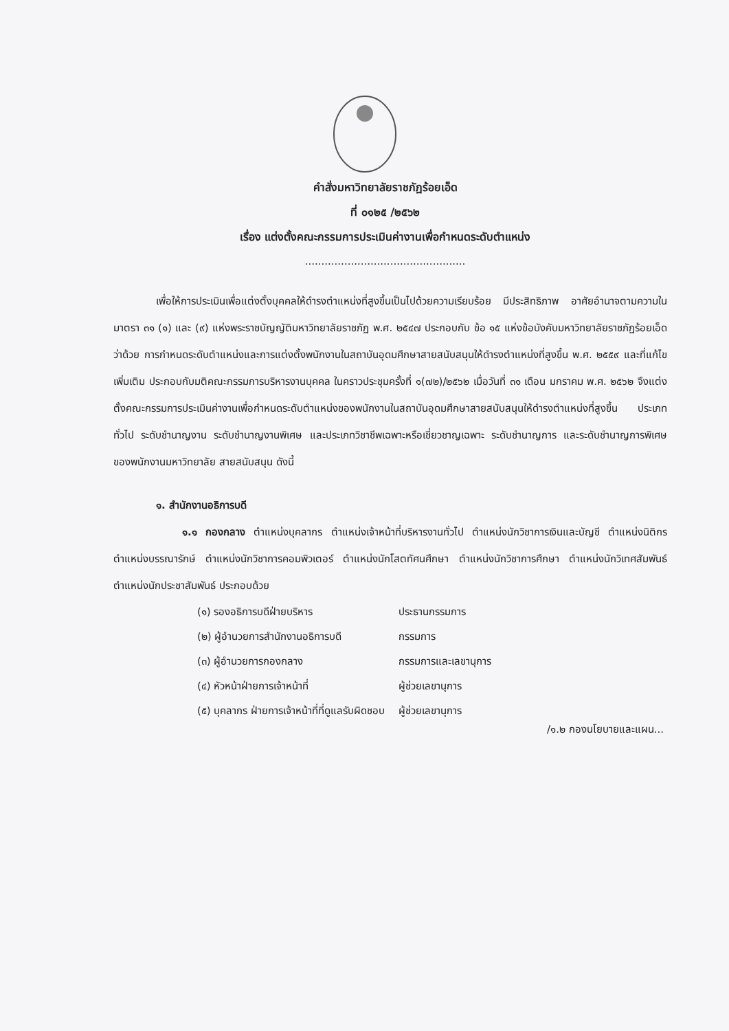คำสั่งมหาวิทยาลัยราชภัฏร้อยเอ็ด
ที่ ๐๑๒๕ /๒๕๖๒
เรื่อง แต่งตั้งคณะกรรมการประเมินค่างานเพื่อกำหนดระดับตำแหน่ง
.................................................
เพื่อให้การประเมินเพื่อแต่งตั้งบุคคลให้ดำรงตำแหน่งที่สูงขึ้นเป็นไปด้วยความเรียบร้อย มีประสิทธิภาพ อาศัยอำนาจตามความในมาตรา ๓๑ (๑) และ (๙) แห่งพระราชบัญญัติมหาวิทยาลัยราชภัฏ พ.ศ. ๒๕๔๗ ประกอบกับ ข้อ ๑๕ แห่งข้อบังคับมหาวิทยาลัยราชภัฏร้อยเอ็ด ว่าด้วย การกำหนดระดับตำแหน่งและการแต่งตั้งพนักงานในสถาบันอุดมศึกษาสายสนับสนุนให้ดำรงตำแหน่งที่สูงขึ้น พ.ศ. ๒๕๕๙ และที่แก้ไขเพิ่มเติม ประกอบกับมติคณะกรรมการบริหารงานบุคคล ในคราวประชุมครั้งที่ ๑(๗๒)/๒๕๖๒ เมื่อวันที่ ๓๑ เดือน มกราคม พ.ศ. ๒๕๖๒ จึงแต่งตั้งคณะกรรมการประเมินค่างานเพื่อกำหนดระดับตำแหน่งของพนักงานในสถาบันอุดมศึกษาสายสนับสนุนให้ดำรงตำแหน่งที่สูงขึ้น ประเภททั่วไป ระดับชำนาญงาน ระดับชำนาญงานพิเศษ และประเภทวิชาชีพเฉพาะหรือเชี่ยวชาญเฉพาะ ระดับชำนาญการ และระดับชำนาญการพิเศษ ของพนักงานมหาวิทยาลัย สายสนับสนุน ดังนี้
๑. สำนักงานอธิการบดี
๑.๑ กองกลาง ตำแหน่งบุคลากร ตำแหน่งเจ้าหน้าที่บริหารงานทั่วไป ตำแหน่งนักวิชาการเงินและบัญชี ตำแหน่งนิติกร ตำแหน่งบรรณารักษ์ ตำแหน่งนักวิชาการคอมพิวเตอร์ ตำแหน่งนักโสตทัศนศึกษา ตำแหน่งนักวิชาการศึกษา ตำแหน่งนักวิเทศสัมพันธ์ ตำแหน่งนักประชาสัมพันธ์ ประกอบด้วย
| (๑) รองอธิการบดีฝ่ายบริหาร | ประธานกรรมการ |
| (๒) ผู้อำนวยการสำนักงานอธิการบดี | กรรมการ |
| (๓) ผู้อำนวยการกองกลาง | กรรมการและเลขานุการ |
| (๔) หัวหน้าฝ่ายการเจ้าหน้าที่ | ผู้ช่วยเลขานุการ |
| (๕) บุคลากร ฝ่ายการเจ้าหน้าที่ที่ดูแลรับผิดชอบ | ผู้ช่วยเลขานุการ |
/๑.๒ กองนโยบายและแผน...